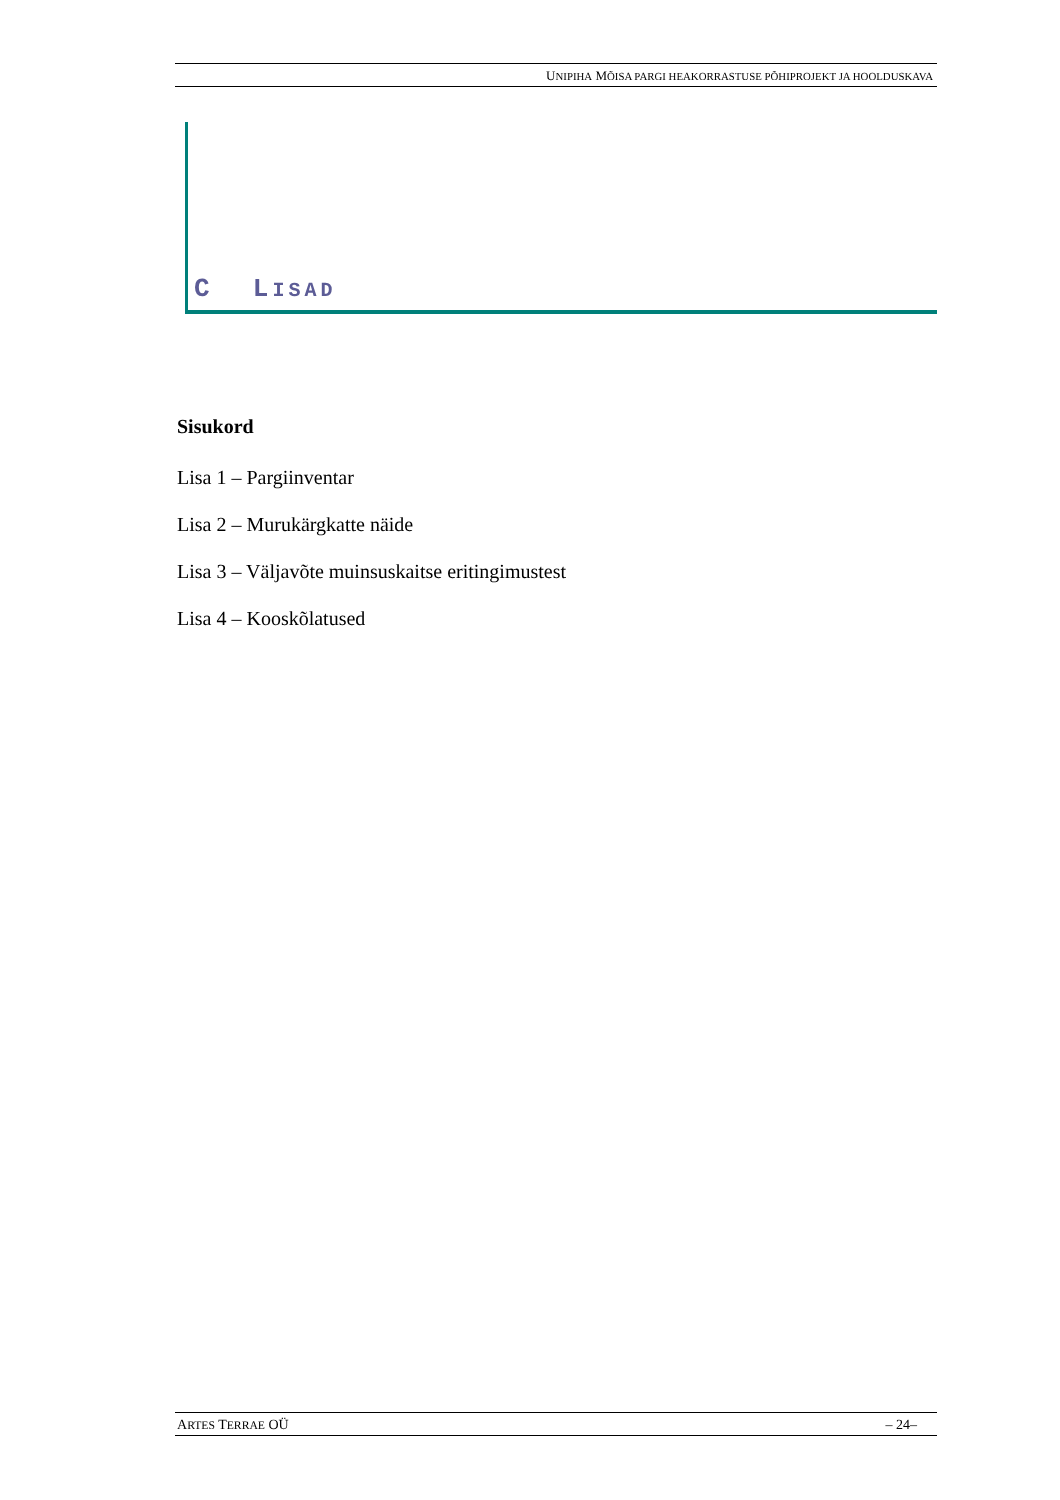UNIPIHA MÕISA PARGI HEAKORRASTUSE PÕHIPROJEKT JA HOOLDUSKAVA
C LISAD
Sisukord
Lisa 1 – Pargiinventar
Lisa 2 – Murukärgkatte näide
Lisa 3 – Väljavõte muinsuskaitse eritingimustest
Lisa 4 – Kooskõlatused
ARTES TERRAE OÜ – 24–